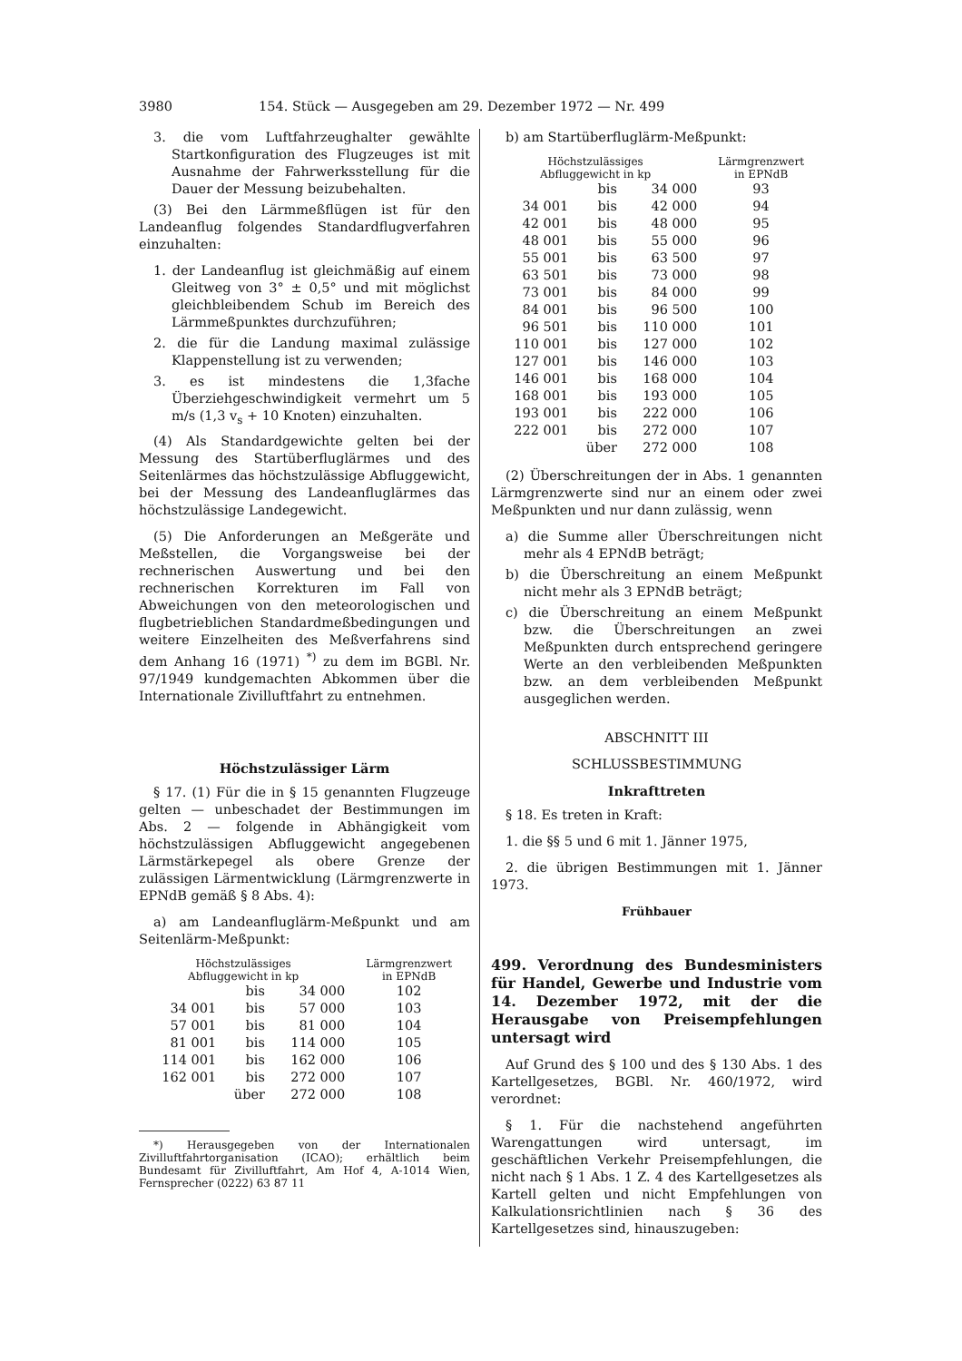3980 154. Stück — Ausgegeben am 29. Dezember 1972 — Nr. 499
3. die vom Luftfahrzeughalter gewählte Startkonfiguration des Flugzeuges ist mit Ausnahme der Fahrwerksstellung für die Dauer der Messung beizubehalten.
(3) Bei den Lärmmeßflügen ist für den Landeanflug folgendes Standardflugverfahren einzuhalten:
1. der Landeanflug ist gleichmäßig auf einem Gleitweg von 3° ± 0,5° und mit möglichst gleichbleibendem Schub im Bereich des Lärmmeßpunktes durchzuführen;
2. die für die Landung maximal zulässige Klappenstellung ist zu verwenden;
3. es ist mindestens die 1,3fache Überziehgeschwindigkeit vermehrt um 5 m/s (1,3 v<sub>s</sub> + 10 Knoten) einzuhalten.
(4) Als Standardgewichte gelten bei der Messung des Startüberfluglärmes und des Seitenlärmes das höchstzulässige Abfluggewicht, bei der Messung des Landeanfluglärmes das höchstzulässige Landegewicht.
(5) Die Anforderungen an Meßgeräte und Meßstellen, die Vorgangsweise bei der rechnerischen Auswertung und bei den rechnerischen Korrekturen im Fall von Abweichungen von den meteorologischen und flugbetrieblichen Standardmeßbedingungen und weitere Einzelheiten des Meßverfahrens sind dem Anhang 16 (1971) <sup>*)</sup> zu dem im BGBl. Nr. 97/1949 kundgemachten Abkommen über die Internationale Zivilluftfahrt zu entnehmen.
Höchstzulässiger Lärm
§ 17. (1) Für die in § 15 genannten Flugzeuge gelten — unbeschadet der Bestimmungen im Abs. 2 — folgende in Abhängigkeit vom höchstzulässigen Abfluggewicht angegebenen Lärmstärkepegel als obere Grenze der zulässigen Lärmentwicklung (Lärmgrenzwerte in EPNdB gemäß § 8 Abs. 4):
a) am Landeanfluglärm-Meßpunkt und am Seitenlärm-Meßpunkt:
| Höchstzulässiges Abfluggewicht in kp | | | Lärmgrenzwert in EPNdB |
| --- | --- | --- | --- |
| | bis | 34 000 | 102 |
| 34 001 | bis | 57 000 | 103 |
| 57 001 | bis | 81 000 | 104 |
| 81 001 | bis | 114 000 | 105 |
| 114 001 | bis | 162 000 | 106 |
| 162 001 | bis | 272 000 | 107 |
| | über | 272 000 | 108 |
*) Herausgegeben von der Internationalen Zivilluftfahrtorganisation (ICAO); erhältlich beim Bundesamt für Zivilluftfahrt, Am Hof 4, A-1014 Wien, Fernsprecher (0222) 63 87 11
b) am Startüberfluglärm-Meßpunkt:
| Höchstzulässiges Abfluggewicht in kp | | | Lärmgrenzwert in EPNdB |
| --- | --- | --- | --- |
| | bis | 34 000 | 93 |
| 34 001 | bis | 42 000 | 94 |
| 42 001 | bis | 48 000 | 95 |
| 48 001 | bis | 55 000 | 96 |
| 55 001 | bis | 63 500 | 97 |
| 63 501 | bis | 73 000 | 98 |
| 73 001 | bis | 84 000 | 99 |
| 84 001 | bis | 96 500 | 100 |
| 96 501 | bis | 110 000 | 101 |
| 110 001 | bis | 127 000 | 102 |
| 127 001 | bis | 146 000 | 103 |
| 146 001 | bis | 168 000 | 104 |
| 168 001 | bis | 193 000 | 105 |
| 193 001 | bis | 222 000 | 106 |
| 222 001 | bis | 272 000 | 107 |
| | über | 272 000 | 108 |
(2) Überschreitungen der in Abs. 1 genannten Lärmgrenzwerte sind nur an einem oder zwei Meßpunkten und nur dann zulässig, wenn
a) die Summe aller Überschreitungen nicht mehr als 4 EPNdB beträgt;
b) die Überschreitung an einem Meßpunkt nicht mehr als 3 EPNdB beträgt;
c) die Überschreitung an einem Meßpunkt bzw. die Überschreitungen an zwei Meßpunkten durch entsprechend geringere Werte an den verbleibenden Meßpunkten bzw. an dem verbleibenden Meßpunkt ausgeglichen werden.
ABSCHNITT III
SCHLUSSBESTIMMUNG
Inkrafttreten
§ 18. Es treten in Kraft:
1. die §§ 5 und 6 mit 1. Jänner 1975,
2. die übrigen Bestimmungen mit 1. Jänner 1973.
Frühbauer
499. Verordnung des Bundesministers für Handel, Gewerbe und Industrie vom 14. Dezember 1972, mit der die Herausgabe von Preisempfehlungen untersagt wird
Auf Grund des § 100 und des § 130 Abs. 1 des Kartellgesetzes, BGBl. Nr. 460/1972, wird verordnet:
§ 1. Für die nachstehend angeführten Warengattungen wird untersagt, im geschäftlichen Verkehr Preisempfehlungen, die nicht nach § 1 Abs. 1 Z. 4 des Kartellgesetzes als Kartell gelten und nicht Empfehlungen von Kalkulationsrichtlinien nach § 36 des Kartellgesetzes sind, hinauszugeben: